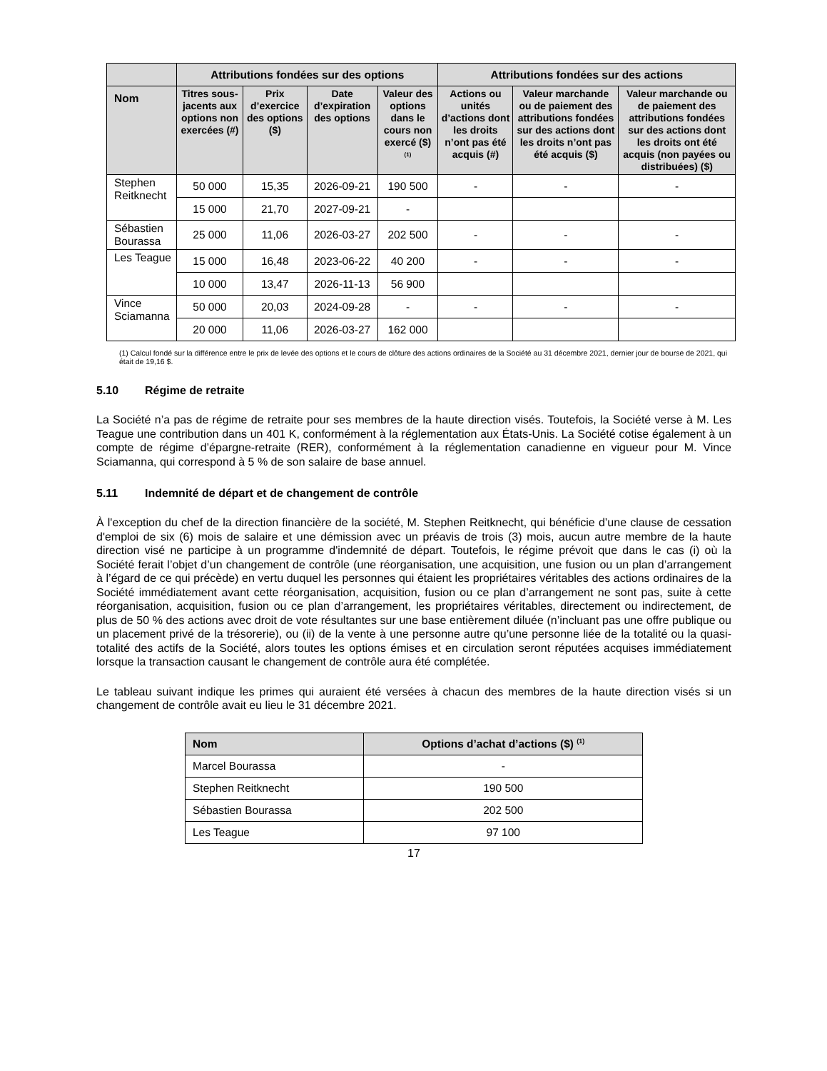| | Attributions fondées sur des options | | | | Attributions fondées sur des actions | | |
| --- | --- | --- | --- | --- | --- | --- | --- |
| Nom | Titres sous-jacents aux options non exercées (#) | Prix d’exercice des options ($) | Date d’expiration des options | Valeur des options dans le cours non exercé ($) <sup>(1)</sup> | Actions ou unités d’actions dont les droits n’ont pas été acquis (#) | Valeur marchande ou de paiement des attributions fondées sur des actions dont les droits n’ont pas été acquis ($) | Valeur marchande ou de paiement des attributions fondées sur des actions dont les droits ont été acquis (non payées ou distribuées) ($) |
| Stephen Reitknecht | 50 000 | 15,35 | 2026-09-21 | 190 500 | - | - | - |
| | 15 000 | 21,70 | 2027-09-21 | - | | | |
| Sébastien Bourassa | 25 000 | 11,06 | 2026-03-27 | 202 500 | - | - | - |
| Les Teague | 15 000 | 16,48 | 2023-06-22 | 40 200 | - | - | - |
| | 10 000 | 13,47 | 2026-11-13 | 56 900 | | | |
| Vince Sciamanna | 50 000 | 20,03 | 2024-09-28 | - | - | - | - |
| | 20 000 | 11,06 | 2026-03-27 | 162 000 | | | |
(1) Calcul fondé sur la différence entre le prix de levée des options et le cours de clôture des actions ordinaires de la Société au 31 décembre 2021, dernier jour de bourse de 2021, qui était de 19,16 $.
5.10 Régime de retraite
La Société n’a pas de régime de retraite pour ses membres de la haute direction visés. Toutefois, la Société verse à M. Les Teague une contribution dans un 401 K, conformément à la réglementation aux États-Unis. La Société cotise également à un compte de régime d’épargne-retraite (RER), conformément à la réglementation canadienne en vigueur pour M. Vince Sciamanna, qui correspond à 5 % de son salaire de base annuel.
5.11 Indemnité de départ et de changement de contrôle
À l'exception du chef de la direction financière de la société, M. Stephen Reitknecht, qui bénéficie d’une clause de cessation d'emploi de six (6) mois de salaire et une démission avec un préavis de trois (3) mois, aucun autre membre de la haute direction visé ne participe à un programme d'indemnité de départ. Toutefois, le régime prévoit que dans le cas (i) où la Société ferait l’objet d’un changement de contrôle (une réorganisation, une acquisition, une fusion ou un plan d’arrangement à l’égard de ce qui précède) en vertu duquel les personnes qui étaient les propriétaires véritables des actions ordinaires de la Société immédiatement avant cette réorganisation, acquisition, fusion ou ce plan d’arrangement ne sont pas, suite à cette réorganisation, acquisition, fusion ou ce plan d’arrangement, les propriétaires véritables, directement ou indirectement, de plus de 50 % des actions avec droit de vote résultantes sur une base entièrement diluée (n’incluant pas une offre publique ou un placement privé de la trésorerie), ou (ii) de la vente à une personne autre qu’une personne liée de la totalité ou la quasi-totalité des actifs de la Société, alors toutes les options émises et en circulation seront réputées acquises immédiatement lorsque la transaction causant le changement de contrôle aura été complétée.
Le tableau suivant indique les primes qui auraient été versées à chacun des membres de la haute direction visés si un changement de contrôle avait eu lieu le 31 décembre 2021.
| Nom | Options d’achat d’actions ($) <sup>(1)</sup> |
| --- | --- |
| Marcel Bourassa | - |
| Stephen Reitknecht | 190 500 |
| Sébastien Bourassa | 202 500 |
| Les Teague | 97 100 |
17